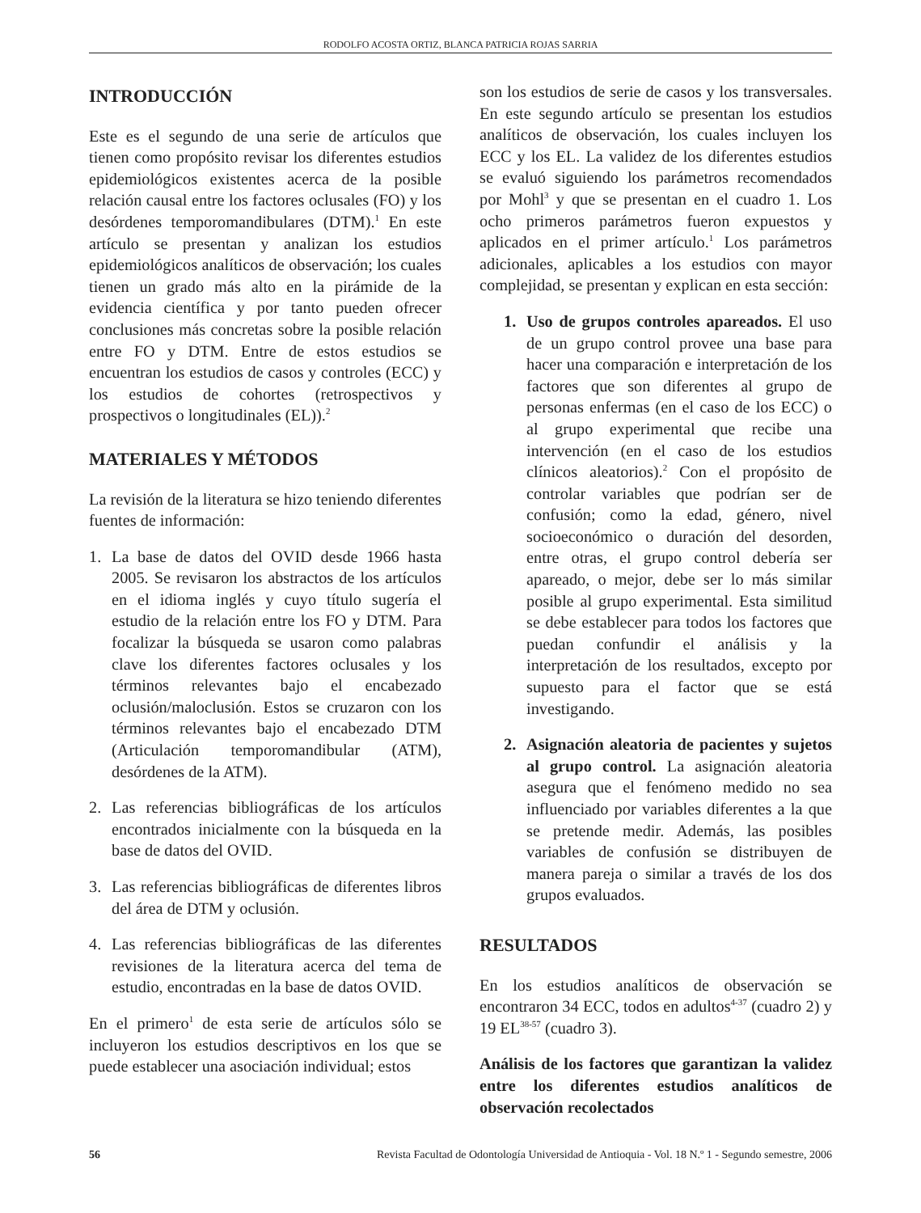RODOLFO ACOSTA ORTIZ, BLANCA PATRICIA ROJAS SARRIA
INTRODUCCIÓN
Este es el segundo de una serie de artículos que tienen como propósito revisar los diferentes estudios epidemiológicos existentes acerca de la posible relación causal entre los factores oclusales (FO) y los desórdenes temporomandibulares (DTM).<sup>1</sup> En este artículo se presentan y analizan los estudios epidemiológicos analíticos de observación; los cuales tienen un grado más alto en la pirámide de la evidencia científica y por tanto pueden ofrecer conclusiones más concretas sobre la posible relación entre FO y DTM. Entre de estos estudios se encuentran los estudios de casos y controles (ECC) y los estudios de cohortes (retrospectivos y prospectivos o longitudinales (EL)).<sup>2</sup>
MATERIALES Y MÉTODOS
La revisión de la literatura se hizo teniendo diferentes fuentes de información:
1. La base de datos del OVID desde 1966 hasta 2005. Se revisaron los abstractos de los artículos en el idioma inglés y cuyo título sugería el estudio de la relación entre los FO y DTM. Para focalizar la búsqueda se usaron como palabras clave los diferentes factores oclusales y los términos relevantes bajo el encabezado oclusión/maloclusión. Estos se cruzaron con los términos relevantes bajo el encabezado DTM (Articulación temporomandibular (ATM), desórdenes de la ATM).
2. Las referencias bibliográficas de los artículos encontrados inicialmente con la búsqueda en la base de datos del OVID.
3. Las referencias bibliográficas de diferentes libros del área de DTM y oclusión.
4. Las referencias bibliográficas de las diferentes revisiones de la literatura acerca del tema de estudio, encontradas en la base de datos OVID.
En el primero<sup>1</sup> de esta serie de artículos sólo se incluyeron los estudios descriptivos en los que se puede establecer una asociación individual; estos
son los estudios de serie de casos y los transversales. En este segundo artículo se presentan los estudios analíticos de observación, los cuales incluyen los ECC y los EL. La validez de los diferentes estudios se evaluó siguiendo los parámetros recomendados por Mohl<sup>3</sup> y que se presentan en el cuadro 1. Los ocho primeros parámetros fueron expuestos y aplicados en el primer artículo.<sup>1</sup> Los parámetros adicionales, aplicables a los estudios con mayor complejidad, se presentan y explican en esta sección:
1. Uso de grupos controles apareados. El uso de un grupo control provee una base para hacer una comparación e interpretación de los factores que son diferentes al grupo de personas enfermas (en el caso de los ECC) o al grupo experimental que recibe una intervención (en el caso de los estudios clínicos aleatorios).<sup>2</sup> Con el propósito de controlar variables que podrían ser de confusión; como la edad, género, nivel socioeconómico o duración del desorden, entre otras, el grupo control debería ser apareado, o mejor, debe ser lo más similar posible al grupo experimental. Esta similitud se debe establecer para todos los factores que puedan confundir el análisis y la interpretación de los resultados, excepto por supuesto para el factor que se está investigando.
2. Asignación aleatoria de pacientes y sujetos al grupo control. La asignación aleatoria asegura que el fenómeno medido no sea influenciado por variables diferentes a la que se pretende medir. Además, las posibles variables de confusión se distribuyen de manera pareja o similar a través de los dos grupos evaluados.
RESULTADOS
En los estudios analíticos de observación se encontraron 34 ECC, todos en adultos<sup>4-37</sup> (cuadro 2) y 19 EL<sup>38-57</sup> (cuadro 3).
Análisis de los factores que garantizan la validez entre los diferentes estudios analíticos de observación recolectados
56 Revista Facultad de Odontología Universidad de Antioquia - Vol. 18 N.º 1 - Segundo semestre, 2006